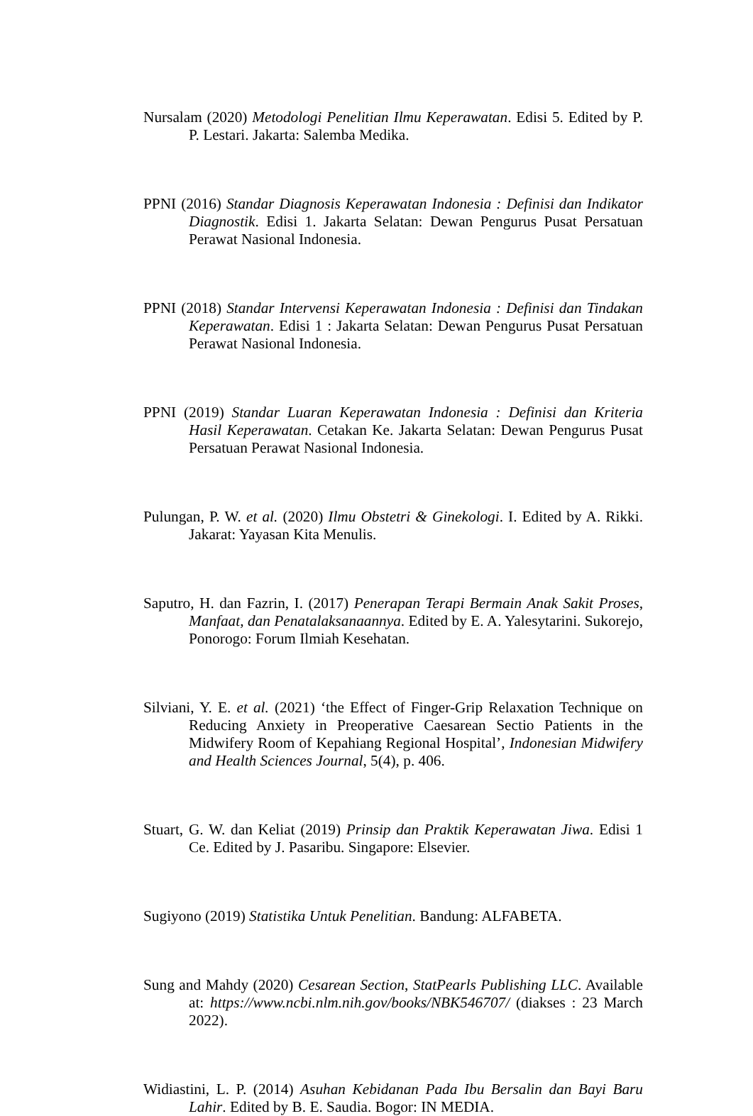Nursalam (2020) Metodologi Penelitian Ilmu Keperawatan. Edisi 5. Edited by P. P. Lestari. Jakarta: Salemba Medika.
PPNI (2016) Standar Diagnosis Keperawatan Indonesia : Definisi dan Indikator Diagnostik. Edisi 1. Jakarta Selatan: Dewan Pengurus Pusat Persatuan Perawat Nasional Indonesia.
PPNI (2018) Standar Intervensi Keperawatan Indonesia : Definisi dan Tindakan Keperawatan. Edisi 1 : Jakarta Selatan: Dewan Pengurus Pusat Persatuan Perawat Nasional Indonesia.
PPNI (2019) Standar Luaran Keperawatan Indonesia : Definisi dan Kriteria Hasil Keperawatan. Cetakan Ke. Jakarta Selatan: Dewan Pengurus Pusat Persatuan Perawat Nasional Indonesia.
Pulungan, P. W. et al. (2020) Ilmu Obstetri & Ginekologi. I. Edited by A. Rikki. Jakarat: Yayasan Kita Menulis.
Saputro, H. dan Fazrin, I. (2017) Penerapan Terapi Bermain Anak Sakit Proses, Manfaat, dan Penatalaksanaannya. Edited by E. A. Yalesytarini. Sukorejo, Ponorogo: Forum Ilmiah Kesehatan.
Silviani, Y. E. et al. (2021) ‘the Effect of Finger-Grip Relaxation Technique on Reducing Anxiety in Preoperative Caesarean Sectio Patients in the Midwifery Room of Kepahiang Regional Hospital’, Indonesian Midwifery and Health Sciences Journal, 5(4), p. 406.
Stuart, G. W. dan Keliat (2019) Prinsip dan Praktik Keperawatan Jiwa. Edisi 1 Ce. Edited by J. Pasaribu. Singapore: Elsevier.
Sugiyono (2019) Statistika Untuk Penelitian. Bandung: ALFABETA.
Sung and Mahdy (2020) Cesarean Section, StatPearls Publishing LLC. Available at: https://www.ncbi.nlm.nih.gov/books/NBK546707/ (diakses : 23 March 2022).
Widiastini, L. P. (2014) Asuhan Kebidanan Pada Ibu Bersalin dan Bayi Baru Lahir. Edited by B. E. Saudia. Bogor: IN MEDIA.